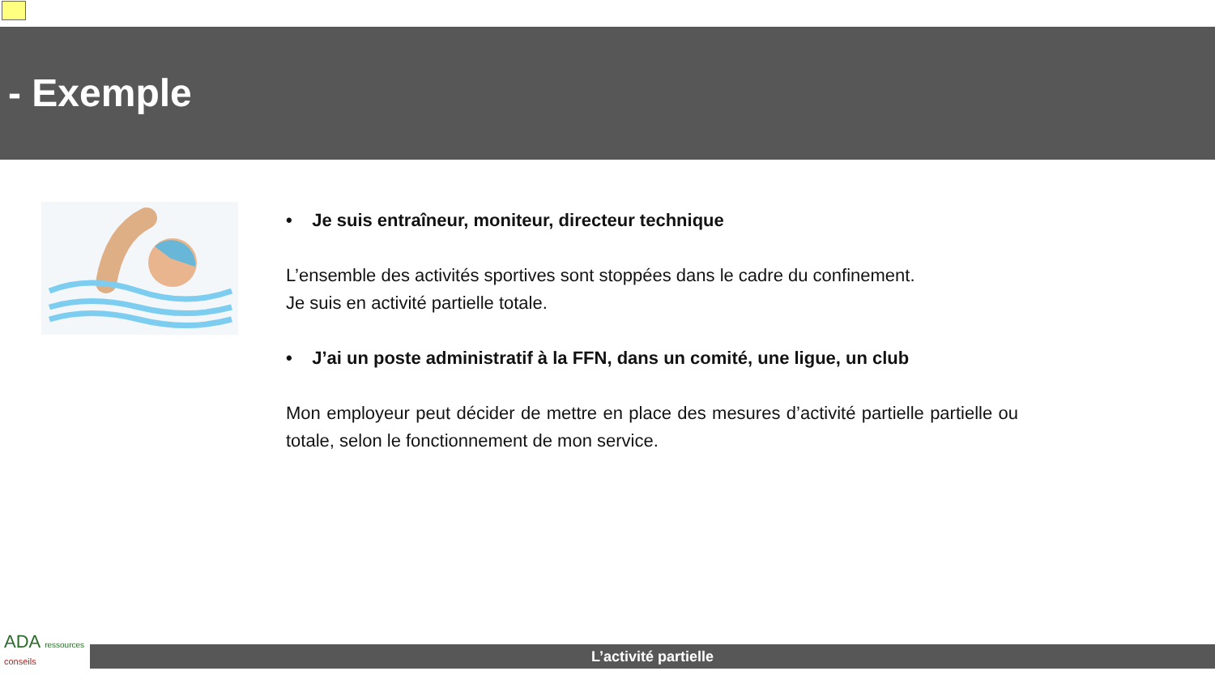- Exemple
• Je suis entraîneur, moniteur, directeur technique
L’ensemble des activités sportives sont stoppées dans le cadre du confinement.
Je suis en activité partielle totale.
• J’ai un poste administratif à la FFN, dans un comité, une ligue, un club
Mon employeur peut décider de mettre en place des mesures d’activité partielle partielle ou totale, selon le fonctionnement de mon service.
ADA ressources
conseils
L’activité partielle